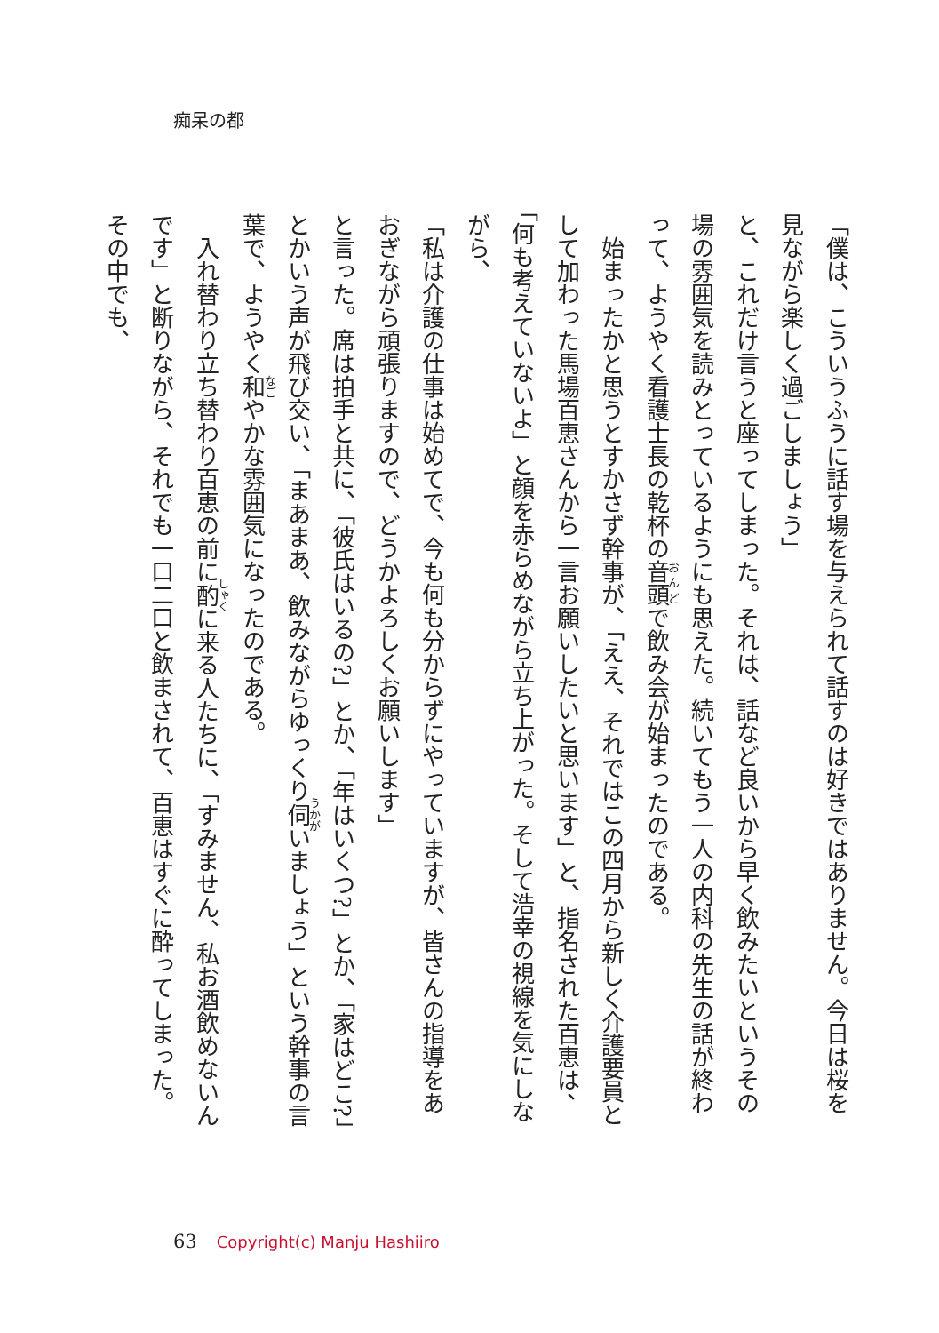痴呆の都
「僕は、こういうふうに話す場を与えられて話すのは好きではありません。今日は桜を見ながら楽しく過ごしましょう」
と、これだけ言うと座ってしまった。それは、話など良いから早く飲みたいというその場の雰囲気を読みとっているようにも思えた。続いてもう一人の内科の先生の話が終わって、ようやく看護士長の乾杯の音頭で飲み会が始まったのである。
　始まったかと思うとすかさず幹事が、「ええ、それではこの四月から新しく介護要員として加わった馬場百恵さんから一言お願いしたいと思います」と、指名された百恵は、「何も考えていないよ」と顔を赤らめながら立ち上がった。そして浩幸の視線を気にしながら、
「私は介護の仕事は始めてで、今も何も分からずにやっていますが、皆さんの指導をあおぎながら頑張りますので、どうかよろしくお願いします」
と言った。席は拍手と共に、「彼氏はいるの?」とか、「年はいくつ?」とか、「家はどこ?」とかいう声が飛び交い、「まあまあ、飲みながらゆっくり伺いましょう」という幹事の言葉で、ようやく和やかな雰囲気になったのである。
　入れ替わり立ち替わり百恵の前に酌に来る人たちに、「すみません、私お酒飲めないんです」と断りながら、それでも一口二口と飲まされて、百恵はすぐに酔ってしまった。その中でも、
63 Copyright(c) Manju Hashiiro